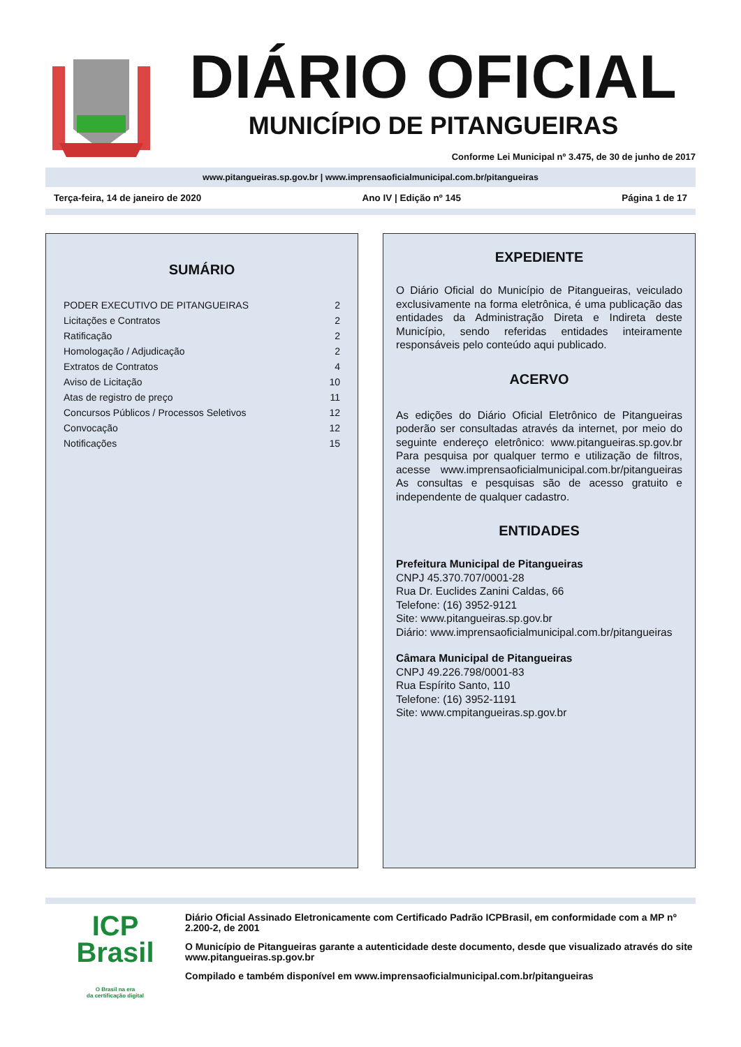DIÁRIO OFICIAL
MUNICÍPIO DE PITANGUEIRAS
Conforme Lei Municipal nº 3.475, de 30 de junho de 2017
www.pitangueiras.sp.gov.br | www.imprensaoficialmunicipal.com.br/pitangueiras
Terça-feira, 14 de janeiro de 2020 Ano IV | Edição nº 145 Página 1 de 17
SUMÁRIO
| PODER EXECUTIVO DE PITANGUEIRAS | 2 |
| Licitações e Contratos | 2 |
| Ratificação | 2 |
| Homologação / Adjudicação | 2 |
| Extratos de Contratos | 4 |
| Aviso de Licitação | 10 |
| Atas de registro de preço | 11 |
| Concursos Públicos / Processos Seletivos | 12 |
| Convocação | 12 |
| Notificações | 15 |
EXPEDIENTE
O Diário Oficial do Município de Pitangueiras, veiculado exclusivamente na forma eletrônica, é uma publicação das entidades da Administração Direta e Indireta deste Município, sendo referidas entidades inteiramente responsáveis pelo conteúdo aqui publicado.
ACERVO
As edições do Diário Oficial Eletrônico de Pitangueiras poderão ser consultadas através da internet, por meio do seguinte endereço eletrônico: www.pitangueiras.sp.gov.br Para pesquisa por qualquer termo e utilização de filtros, acesse www.imprensaoficialmunicipal.com.br/pitangueiras As consultas e pesquisas são de acesso gratuito e independente de qualquer cadastro.
ENTIDADES
Prefeitura Municipal de Pitangueiras
CNPJ 45.370.707/0001-28
Rua Dr. Euclides Zanini Caldas, 66
Telefone: (16) 3952-9121
Site: www.pitangueiras.sp.gov.br
Diário: www.imprensaoficialmunicipal.com.br/pitangueiras
Câmara Municipal de Pitangueiras
CNPJ 49.226.798/0001-83
Rua Espírito Santo, 110
Telefone: (16) 3952-1191
Site: www.cmpitangueiras.sp.gov.br
ICP
Brasil
O Brasil na era
da certificação digital
Diário Oficial Assinado Eletronicamente com Certificado Padrão ICPBrasil, em conformidade com a MP nº 2.200-2, de 2001
O Município de Pitangueiras garante a autenticidade deste documento, desde que visualizado através do site www.pitangueiras.sp.gov.br
Compilado e também disponível em www.imprensaoficialmunicipal.com.br/pitangueiras